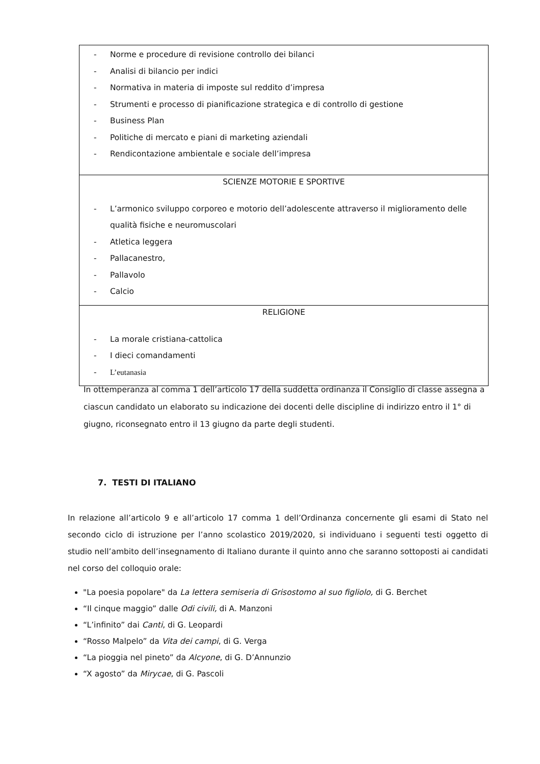| - Norme e procedure di revisione controllo dei bilanci - Analisi di bilancio per indici - Normativa in materia di imposte sul reddito d’impresa - Strumenti e processo di pianificazione strategica e di controllo di gestione - Business Plan - Politiche di mercato e piani di marketing aziendali - Rendicontazione ambientale e sociale dell’impresa |
| SCIENZE MOTORIE E SPORTIVE - L’armonico sviluppo corporeo e motorio dell’adolescente attraverso il miglioramento delle qualità fisiche e neuromuscolari - Atletica leggera - Pallacanestro, - Pallavolo - Calcio |
| RELIGIONE - La morale cristiana-cattolica - I dieci comandamenti - L’eutanasia |
In ottemperanza al comma 1 dell’articolo 17 della suddetta ordinanza il Consiglio di classe assegna a ciascun candidato un elaborato su indicazione dei docenti delle discipline di indirizzo entro il 1° di giugno, riconsegnato entro il 13 giugno da parte degli studenti.
7. TESTI DI ITALIANO
In relazione all’articolo 9 e all’articolo 17 comma 1 dell’Ordinanza concernente gli esami di Stato nel secondo ciclo di istruzione per l’anno scolastico 2019/2020, si individuano i seguenti testi oggetto di studio nell’ambito dell’insegnamento di Italiano durante il quinto anno che saranno sottoposti ai candidati nel corso del colloquio orale:
"La poesia popolare" da La lettera semiseria di Grisostomo al suo figliolo, di G. Berchet
“Il cinque maggio” dalle Odi civili, di A. Manzoni
“L’infinito” dai Canti, di G. Leopardi
“Rosso Malpelo” da Vita dei campi, di G. Verga
“La pioggia nel pineto” da Alcyone, di G. D’Annunzio
“X agosto” da Mirycae, di G. Pascoli